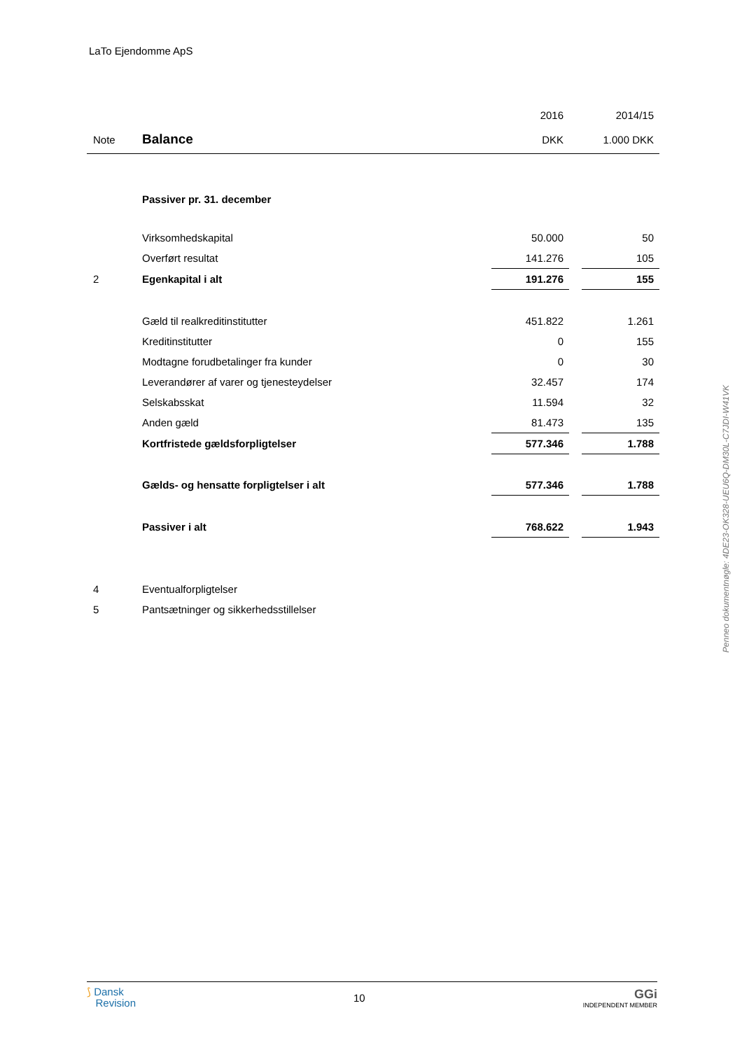LaTo Ejendomme ApS
| | | 2016 | | 2014/15 |
| Note | Balance | DKK | | 1.000 DKK |
| | Passiver pr. 31. december | | | |
| | Virksomhedskapital | 50.000 | | 50 |
| | Overført resultat | 141.276 | | 105 |
| 2 | Egenkapital i alt | 191.276 | | 155 |
| | Gæld til realkreditinstitutter | 451.822 | | 1.261 |
| | Kreditinstitutter | 0 | | 155 |
| | Modtagne forudbetalinger fra kunder | 0 | | 30 |
| | Leverandører af varer og tjenesteydelser | 32.457 | | 174 |
| | Selskabsskat | 11.594 | | 32 |
| | Anden gæld | 81.473 | | 135 |
| | Kortfristede gældsforpligtelser | 577.346 | | 1.788 |
| | Gælds- og hensatte forpligtelser i alt | 577.346 | | 1.788 |
| | Passiver i alt | 768.622 | | 1.943 |
| 4 | Eventualforpligtelser | | | |
| 5 | Pantsætninger og sikkerhedsstillelser | | | |
Penneo dokumentnøgle: 4DE23-OK328-UEU6Q-DM30L-C7JDI-W41VK
⟆ Dansk
Revision
10
GGi
INDEPENDENT MEMBER